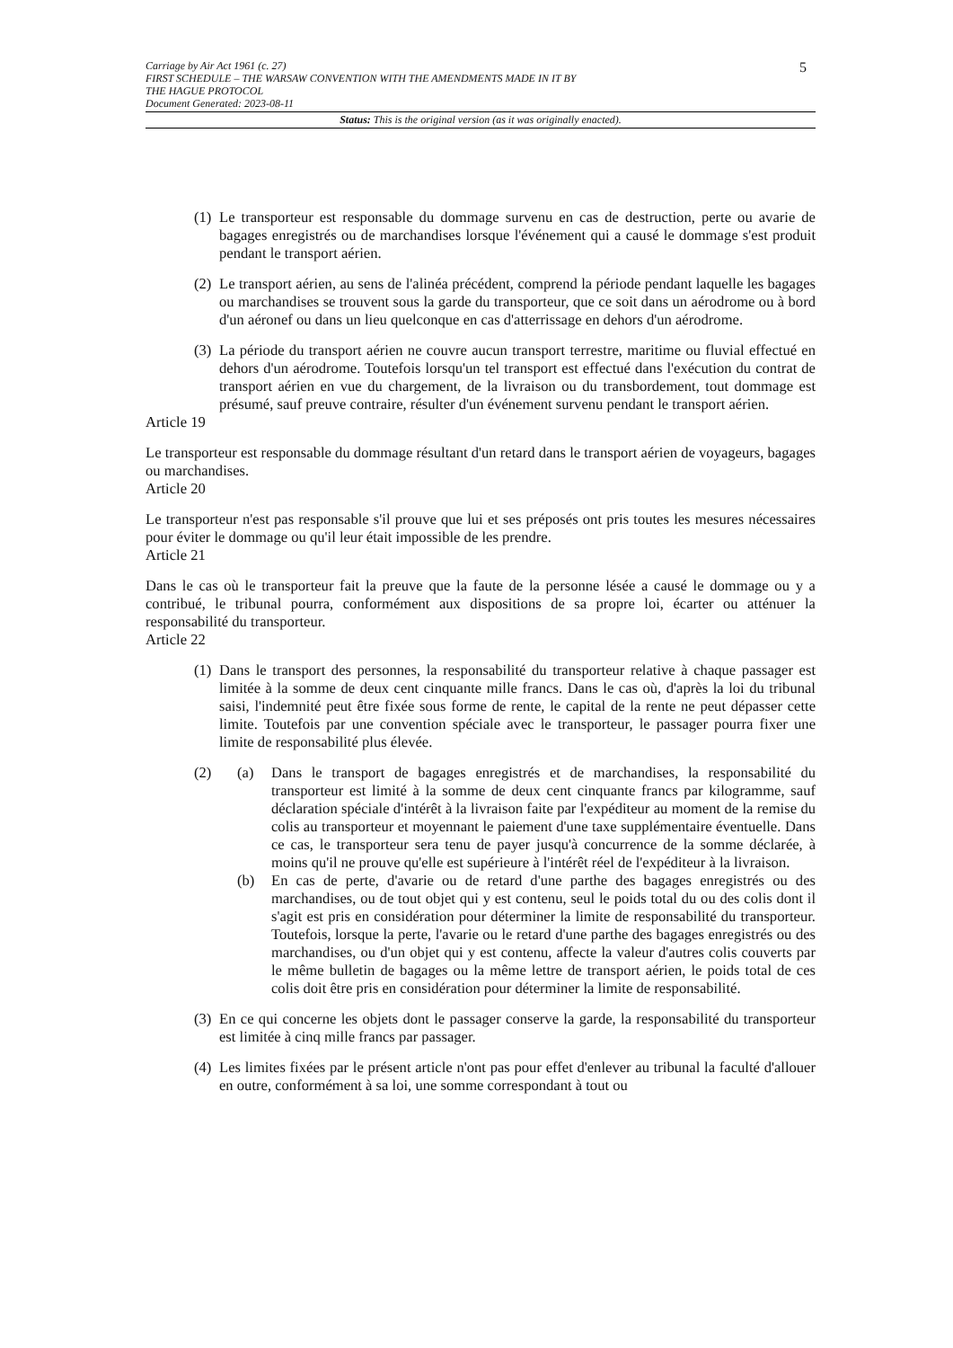Carriage by Air Act 1961 (c. 27)
FIRST SCHEDULE – THE WARSAW CONVENTION WITH THE AMENDMENTS MADE IN IT BY
THE HAGUE PROTOCOL
Document Generated: 2023-08-11
Status: This is the original version (as it was originally enacted).
5
(1) Le transporteur est responsable du dommage survenu en cas de destruction, perte ou avarie de bagages enregistrés ou de marchandises lorsque l'événement qui a causé le dommage s'est produit pendant le transport aérien.
(2) Le transport aérien, au sens de l'alinéa précédent, comprend la période pendant laquelle les bagages ou marchandises se trouvent sous la garde du transporteur, que ce soit dans un aérodrome ou à bord d'un aéronef ou dans un lieu quelconque en cas d'atterrissage en dehors d'un aérodrome.
(3) La période du transport aérien ne couvre aucun transport terrestre, maritime ou fluvial effectué en dehors d'un aérodrome. Toutefois lorsqu'un tel transport est effectué dans l'exécution du contrat de transport aérien en vue du chargement, de la livraison ou du transbordement, tout dommage est présumé, sauf preuve contraire, résulter d'un événement survenu pendant le transport aérien.
Article 19
Le transporteur est responsable du dommage résultant d'un retard dans le transport aérien de voyageurs, bagages ou marchandises.
Article 20
Le transporteur n'est pas responsable s'il prouve que lui et ses préposés ont pris toutes les mesures nécessaires pour éviter le dommage ou qu'il leur était impossible de les prendre.
Article 21
Dans le cas où le transporteur fait la preuve que la faute de la personne lésée a causé le dommage ou y a contribué, le tribunal pourra, conformément aux dispositions de sa propre loi, écarter ou atténuer la responsabilité du transporteur.
Article 22
(1) Dans le transport des personnes, la responsabilité du transporteur relative à chaque passager est limitée à la somme de deux cent cinquante mille francs. Dans le cas où, d'après la loi du tribunal saisi, l'indemnité peut être fixée sous forme de rente, le capital de la rente ne peut dépasser cette limite. Toutefois par une convention spéciale avec le transporteur, le passager pourra fixer une limite de responsabilité plus élevée.
(2)
(a) Dans le transport de bagages enregistrés et de marchandises, la responsabilité du transporteur est limité à la somme de deux cent cinquante francs par kilogramme, sauf déclaration spéciale d'intérêt à la livraison faite par l'expéditeur au moment de la remise du colis au transporteur et moyennant le paiement d'une taxe supplémentaire éventuelle. Dans ce cas, le transporteur sera tenu de payer jusqu'à concurrence de la somme déclarée, à moins qu'il ne prouve qu'elle est supérieure à l'intérêt réel de l'expéditeur à la livraison.
(b) En cas de perte, d'avarie ou de retard d'une parthe des bagages enregistrés ou des marchandises, ou de tout objet qui y est contenu, seul le poids total du ou des colis dont il s'agit est pris en considération pour déterminer la limite de responsabilité du transporteur. Toutefois, lorsque la perte, l'avarie ou le retard d'une parthe des bagages enregistrés ou des marchandises, ou d'un objet qui y est contenu, affecte la valeur d'autres colis couverts par le même bulletin de bagages ou la même lettre de transport aérien, le poids total de ces colis doit être pris en considération pour déterminer la limite de responsabilité.
(3) En ce qui concerne les objets dont le passager conserve la garde, la responsabilité du transporteur est limitée à cinq mille francs par passager.
(4) Les limites fixées par le présent article n'ont pas pour effet d'enlever au tribunal la faculté d'allouer en outre, conformément à sa loi, une somme correspondant à tout ou